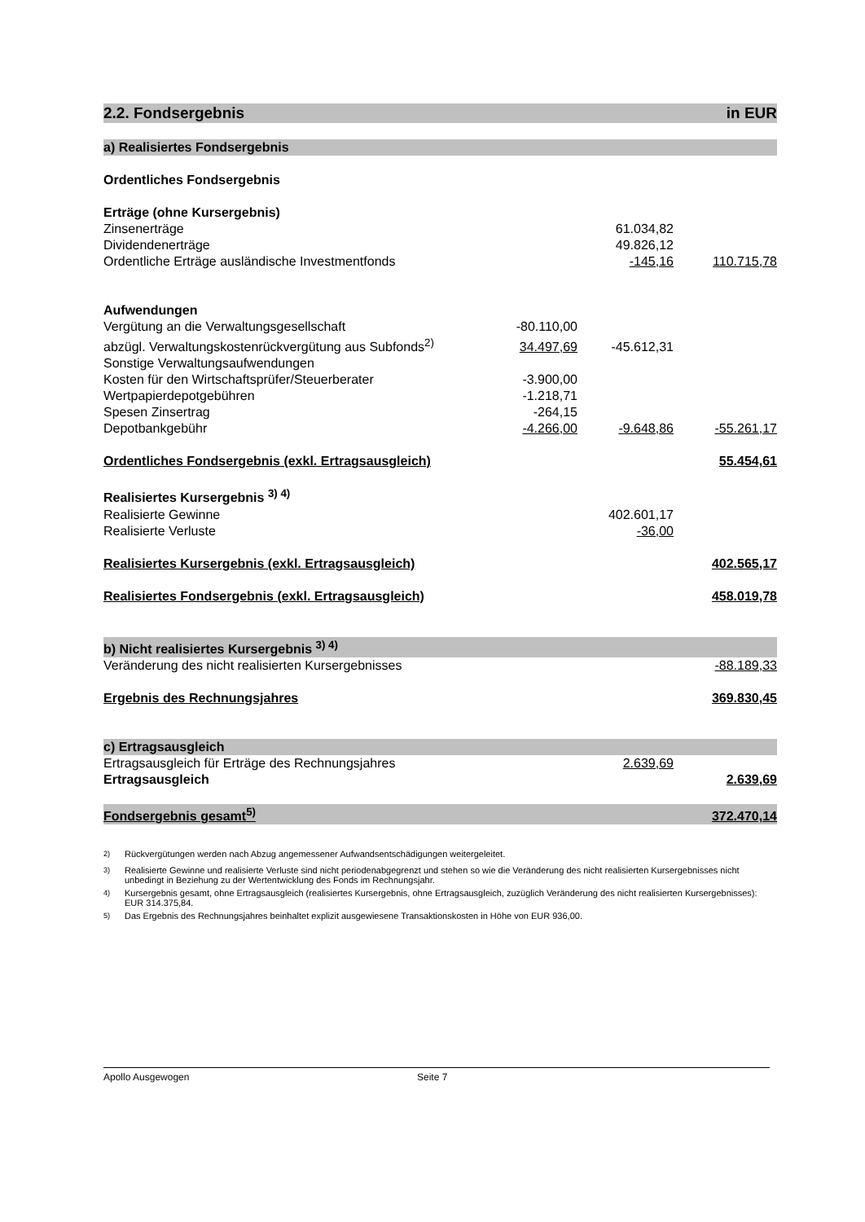| 2.2. Fondsergebnis | | | in EUR |
| a) Realisiertes Fondsergebnis | | | |
| Ordentliches Fondsergebnis | | | |
| Erträge (ohne Kursergebnis) | | | |
| Zinsenerträge | | 61.034,82 | |
| Dividendenerträge | | 49.826,12 | |
| Ordentliche Erträge ausländische Investmentfonds | | -145,16 | 110.715,78 |
| Aufwendungen | | | |
| Vergütung an die Verwaltungsgesellschaft | -80.110,00 | | |
| abzügl. Verwaltungskostenrückvergütung aus Subfonds<sup>2)</sup> | 34.497,69 | -45.612,31 | |
| Sonstige Verwaltungsaufwendungen | | | |
| Kosten für den Wirtschaftsprüfer/Steuerberater | -3.900,00 | | |
| Wertpapierdepotgebühren | -1.218,71 | | |
| Spesen Zinsertrag | -264,15 | | |
| Depotbankgebühr | -4.266,00 | -9.648,86 | -55.261,17 |
| Ordentliches Fondsergebnis (exkl. Ertragsausgleich) | | | 55.454,61 |
| Realisiertes Kursergebnis <sup>3) 4)</sup> | | | |
| Realisierte Gewinne | | 402.601,17 | |
| Realisierte Verluste | | -36,00 | |
| Realisiertes Kursergebnis (exkl. Ertragsausgleich) | | | 402.565,17 |
| Realisiertes Fondsergebnis (exkl. Ertragsausgleich) | | | 458.019,78 |
| b) Nicht realisiertes Kursergebnis <sup>3) 4)</sup> | | | |
| Veränderung des nicht realisierten Kursergebnisses | | | -88.189,33 |
| Ergebnis des Rechnungsjahres | | | 369.830,45 |
| c) Ertragsausgleich | | | |
| Ertragsausgleich für Erträge des Rechnungsjahres | | 2.639,69 | |
| Ertragsausgleich | | | 2.639,69 |
| Fondsergebnis gesamt<sup>5)</sup> | | | 372.470,14 |
<sup>2)</sup> Rückvergütungen werden nach Abzug angemessener Aufwandsentschädigungen weitergeleitet.
<sup>3)</sup> Realisierte Gewinne und realisierte Verluste sind nicht periodenabgegrenzt und stehen so wie die Veränderung des nicht realisierten Kursergebnisses nicht unbedingt in Beziehung zu der Wertentwicklung des Fonds im Rechnungsjahr.
<sup>4)</sup> Kursergebnis gesamt, ohne Ertragsausgleich (realisiertes Kursergebnis, ohne Ertragsausgleich, zuzüglich Veränderung des nicht realisierten Kursergebnisses): EUR 314.375,84.
<sup>5)</sup> Das Ergebnis des Rechnungsjahres beinhaltet explizit ausgewiesene Transaktionskosten in Höhe von EUR 936,00.
Apollo Ausgewogen Seite 7